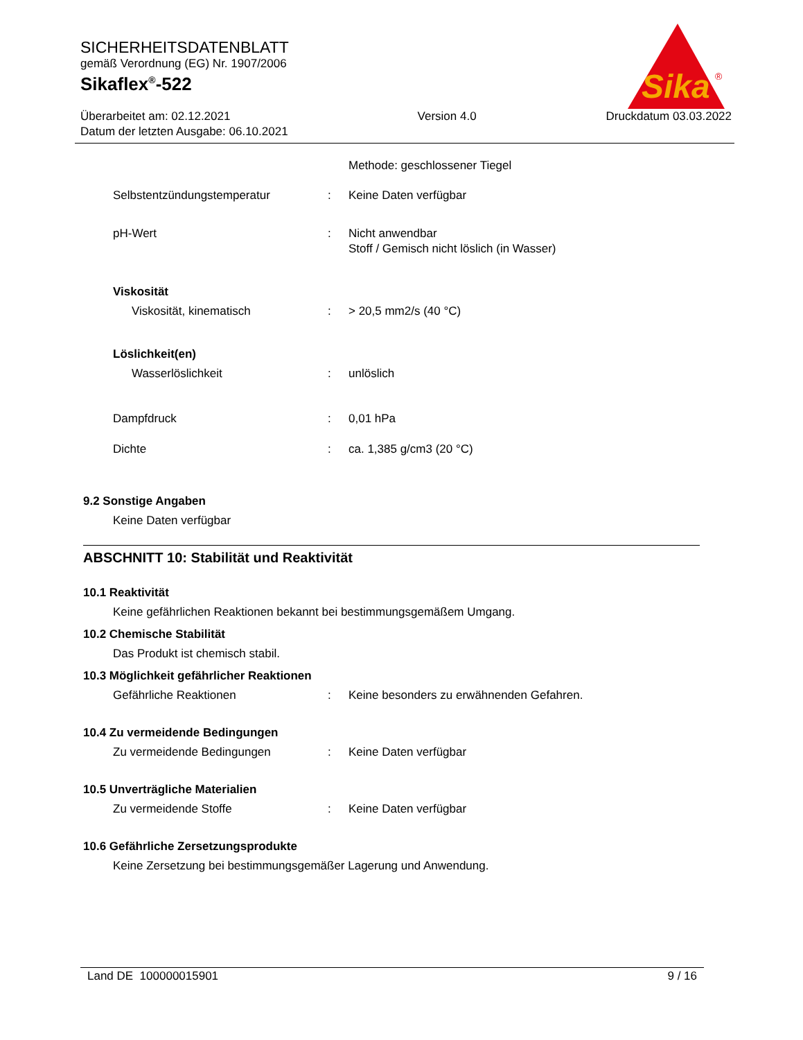SICHERHEITSDATENBLATT
gemäß Verordnung (EG) Nr. 1907/2006
Sikaflex<sup>®</sup>-522
Sika
®
Überarbeitet am: 02.12.2021
Datum der letzten Ausgabe: 06.10.2021
Version 4.0 Druckdatum 03.03.2022
Methode: geschlossener Tiegel
Selbstentzündungstemperatur : Keine Daten verfügbar
pH-Wert : Nicht anwendbar
Stoff / Gemisch nicht löslich (in Wasser)
Viskosität
Viskosität, kinematisch : > 20,5 mm2/s (40 °C)
Löslichkeit(en)
Wasserlöslichkeit : unlöslich
Dampfdruck : 0,01 hPa
Dichte : ca. 1,385 g/cm3 (20 °C)
9.2 Sonstige Angaben
Keine Daten verfügbar
ABSCHNITT 10: Stabilität und Reaktivität
10.1 Reaktivität
Keine gefährlichen Reaktionen bekannt bei bestimmungsgemäßem Umgang.
10.2 Chemische Stabilität
Das Produkt ist chemisch stabil.
10.3 Möglichkeit gefährlicher Reaktionen
Gefährliche Reaktionen : Keine besonders zu erwähnenden Gefahren.
10.4 Zu vermeidende Bedingungen
Zu vermeidende Bedingungen : Keine Daten verfügbar
10.5 Unverträgliche Materialien
Zu vermeidende Stoffe : Keine Daten verfügbar
10.6 Gefährliche Zersetzungsprodukte
Keine Zersetzung bei bestimmungsgemäßer Lagerung und Anwendung.
Land DE 100000015901 9 / 16